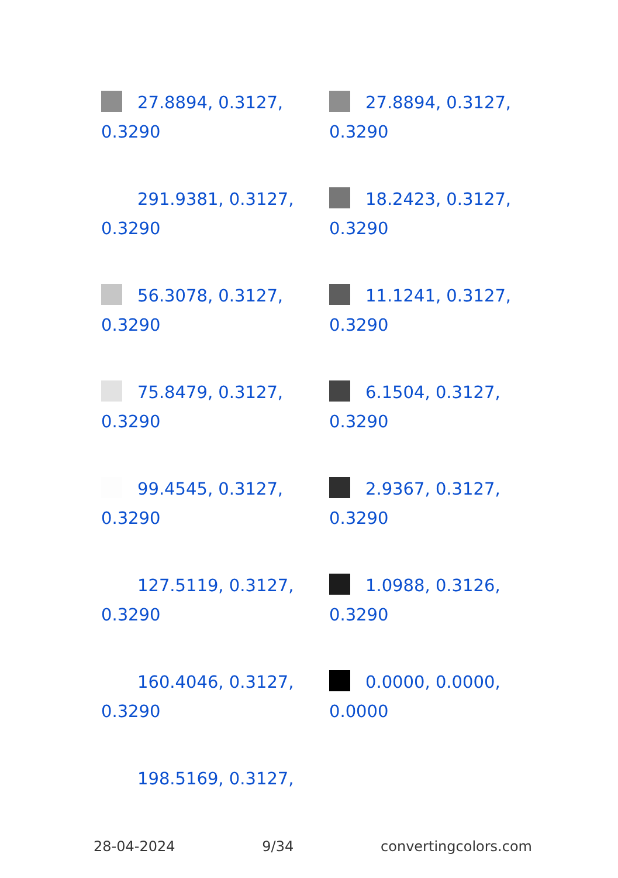27.8894, 0.3127, 0.3290
27.8894, 0.3127, 0.3290
291.9381, 0.3127, 0.3290
18.2423, 0.3127, 0.3290
56.3078, 0.3127, 0.3290
11.1241, 0.3127, 0.3290
75.8479, 0.3127, 0.3290
6.1504, 0.3127, 0.3290
99.4545, 0.3127, 0.3290
2.9367, 0.3127, 0.3290
127.5119, 0.3127, 0.3290
1.0988, 0.3126, 0.3290
160.4046, 0.3127, 0.3290
0.0000, 0.0000, 0.0000
198.5169, 0.3127,
28-04-2024 9/34 convertingcolors.com